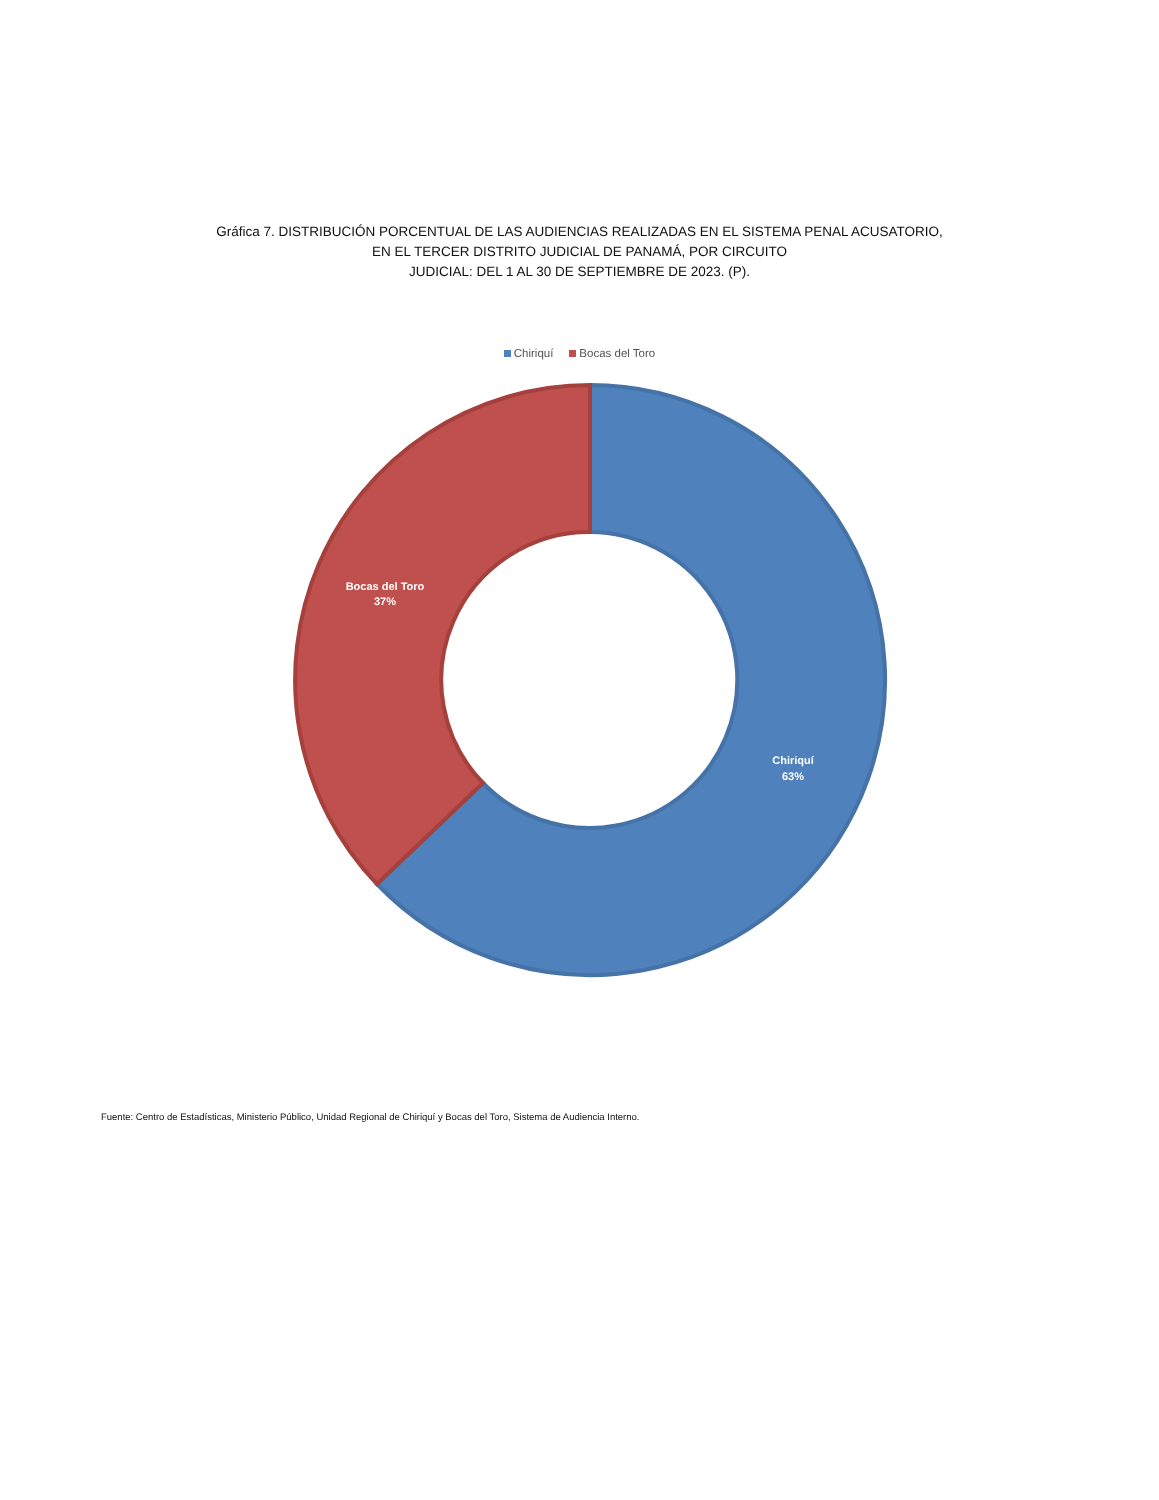Gráfica 7. DISTRIBUCIÓN PORCENTUAL DE LAS AUDIENCIAS REALIZADAS EN EL SISTEMA PENAL ACUSATORIO,
EN EL TERCER DISTRITO JUDICIAL DE PANAMÁ, POR CIRCUITO
JUDICIAL: DEL 1 AL 30 DE SEPTIEMBRE DE 2023. (P).
Chiriquí Bocas del Toro
Bocas del Toro
37%
Chiriquí
63%
Fuente: Centro de Estadísticas, Ministerio Público, Unidad Regional de Chiriquí y Bocas del Toro, Sistema de Audiencia Interno.